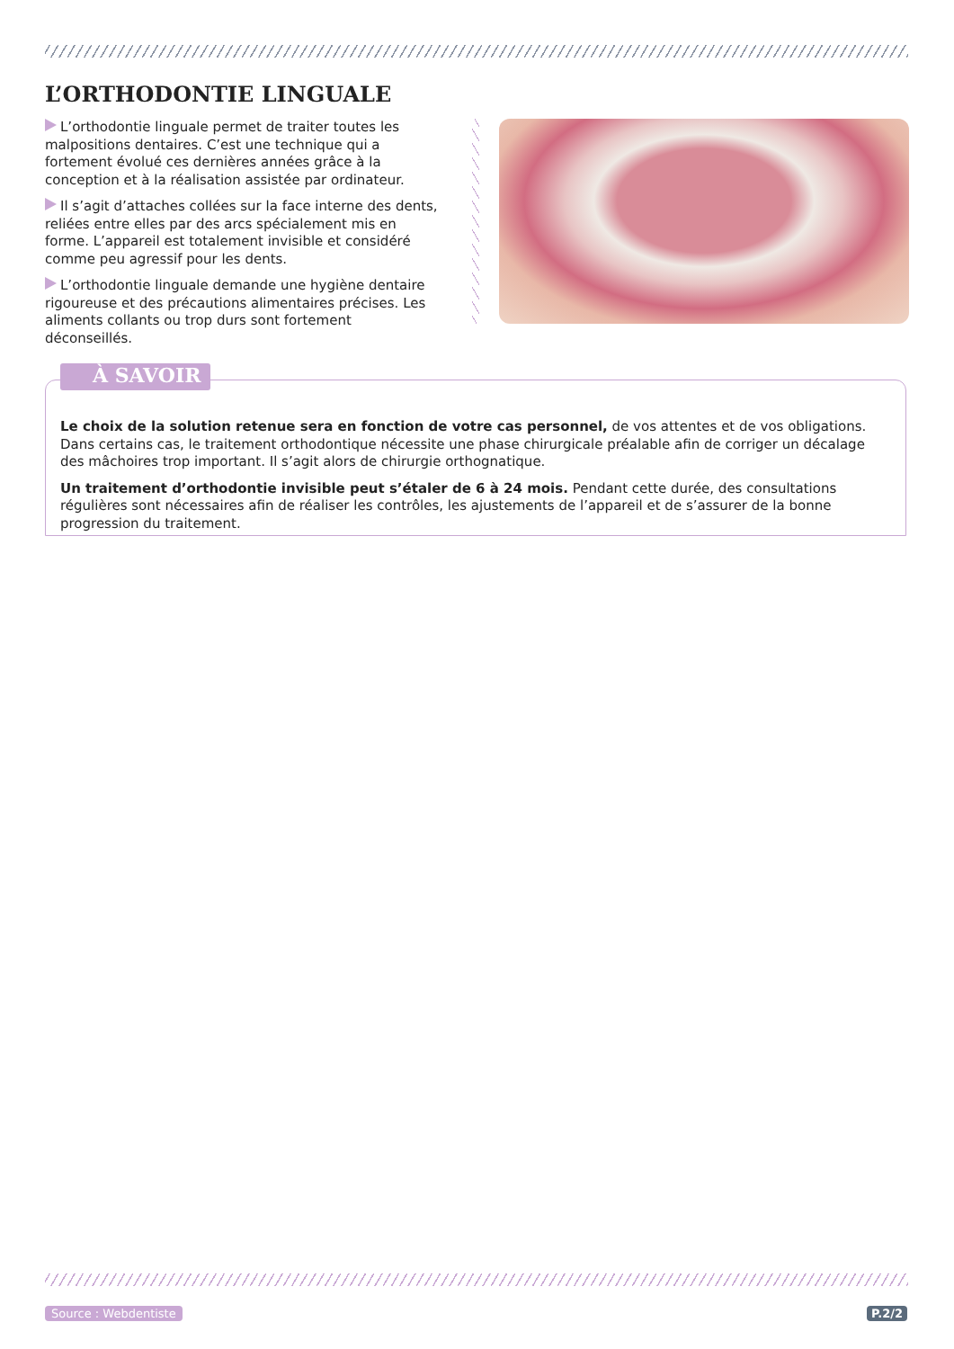L’ORTHODONTIE LINGUALE
L’orthodontie linguale permet de traiter toutes les malpositions dentaires. C’est une technique qui a fortement évolué ces dernières années grâce à la conception et à la réalisation assistée par ordinateur.
Il s’agit d’attaches collées sur la face interne des dents, reliées entre elles par des arcs spécialement mis en forme. L’appareil est totalement invisible et considéré comme peu agressif pour les dents.
L’orthodontie linguale demande une hygiène dentaire rigoureuse et des précautions alimentaires précises. Les aliments collants ou trop durs sont fortement déconseillés.
À SAVOIR
Le choix de la solution retenue sera en fonction de votre cas personnel, de vos attentes et de vos obligations.
Dans certains cas, le traitement orthodontique nécessite une phase chirurgicale préalable afin de corriger un décalage des mâchoires trop important. Il s’agit alors de chirurgie orthognatique.
Un traitement d’orthodontie invisible peut s’étaler de 6 à 24 mois. Pendant cette durée, des consultations régulières sont nécessaires afin de réaliser les contrôles, les ajustements de l’appareil et de s’assurer de la bonne progression du traitement.
Source : Webdentiste P.2/2